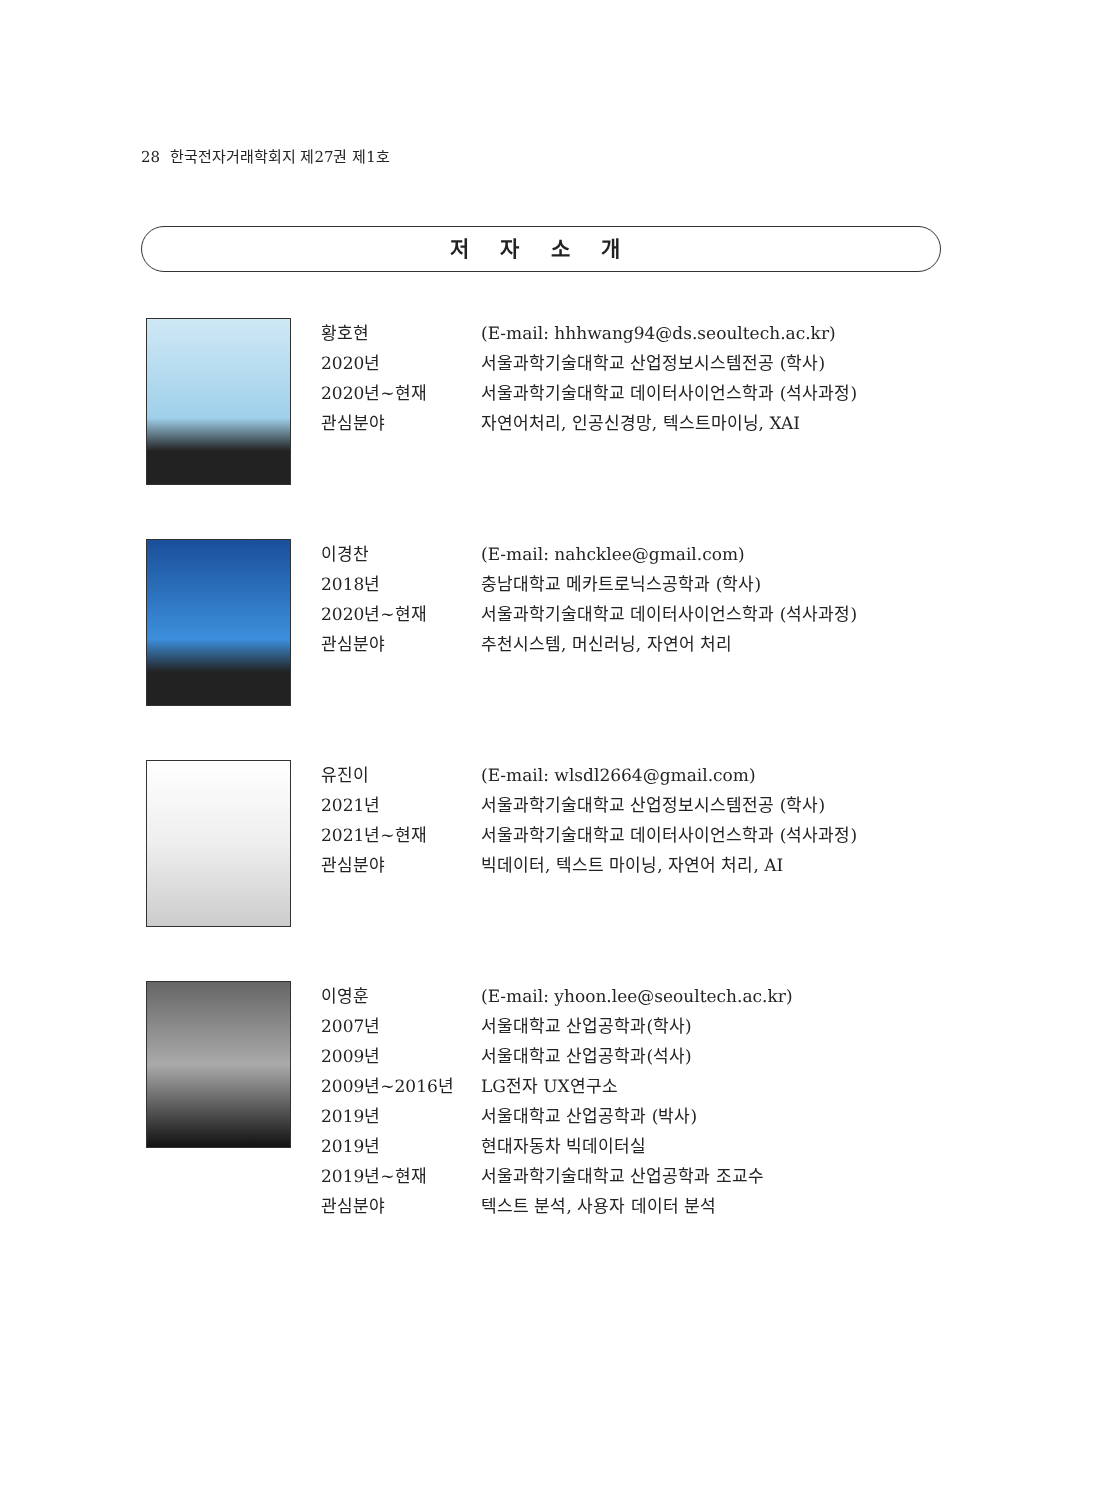28 한국전자거래학회지 제27권 제1호
저 자 소 개
황호현 (E-mail: hhhwang94@ds.seoultech.ac.kr)
2020년 서울과학기술대학교 산업정보시스템전공 (학사)
2020년~현재 서울과학기술대학교 데이터사이언스학과 (석사과정)
관심분야 자연어처리, 인공신경망, 텍스트마이닝, XAI
이경찬 (E-mail: nahcklee@gmail.com)
2018년 충남대학교 메카트로닉스공학과 (학사)
2020년~현재 서울과학기술대학교 데이터사이언스학과 (석사과정)
관심분야 추천시스템, 머신러닝, 자연어 처리
유진이 (E-mail: wlsdl2664@gmail.com)
2021년 서울과학기술대학교 산업정보시스템전공 (학사)
2021년~현재 서울과학기술대학교 데이터사이언스학과 (석사과정)
관심분야 빅데이터, 텍스트 마이닝, 자연어 처리, AI
이영훈 (E-mail: yhoon.lee@seoultech.ac.kr)
2007년 서울대학교 산업공학과(학사)
2009년 서울대학교 산업공학과(석사)
2009년~2016년 LG전자 UX연구소
2019년 서울대학교 산업공학과 (박사)
2019년 현대자동차 빅데이터실
2019년~현재 서울과학기술대학교 산업공학과 조교수
관심분야 텍스트 분석, 사용자 데이터 분석